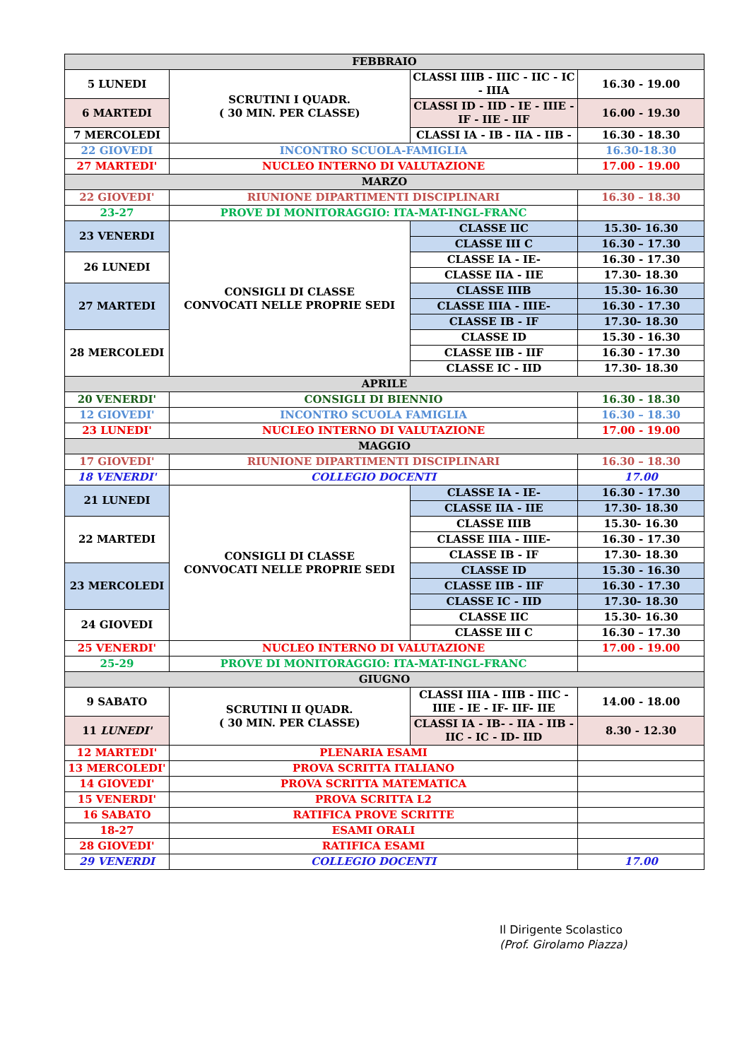| FEBBRAIO | | | |
| 5 LUNEDI | SCRUTINI I QUADR. ( 30 MIN. PER CLASSE) | CLASSI IIIB - IIIC - IIC - IC - IIIA | 16.30 - 19.00 |
| 6 MARTEDI | | CLASSI ID - IID - IE - IIIE - IF - IIE - IIF | 16.00 - 19.30 |
| 7 MERCOLEDI | | CLASSI IA - IB - IIA - IIB - | 16.30 - 18.30 |
| 22 GIOVEDI | INCONTRO SCUOLA-FAMIGLIA | | 16.30-18.30 |
| 27 MARTEDI' | NUCLEO INTERNO DI VALUTAZIONE | | 17.00 - 19.00 |
| MARZO | | | |
| 22 GIOVEDI' | RIUNIONE DIPARTIMENTI DISCIPLINARI | | 16.30 – 18.30 |
| 23-27 | PROVE DI MONITORAGGIO: ITA-MAT-INGL-FRANC | | |
| 23 VENERDI | CONSIGLI DI CLASSE CONVOCATI NELLE PROPRIE SEDI | CLASSE IIC | 15.30- 16.30 |
| | | CLASSE III C | 16.30 – 17.30 |
| 26 LUNEDI | | CLASSE IA - IE- | 16.30 - 17.30 |
| | | CLASSE IIA - IIE | 17.30- 18.30 |
| 27 MARTEDI | | CLASSE IIIB | 15.30- 16.30 |
| | | CLASSE IIIA - IIIE- | 16.30 - 17.30 |
| | | CLASSE IB - IF | 17.30- 18.30 |
| 28 MERCOLEDI | | CLASSE ID | 15.30 - 16.30 |
| | | CLASSE IIB - IIF | 16.30 - 17.30 |
| | | CLASSE IC - IID | 17.30- 18.30 |
| APRILE | | | |
| 20 VENERDI' | CONSIGLI DI BIENNIO | | 16.30 - 18.30 |
| 12 GIOVEDI' | INCONTRO SCUOLA FAMIGLIA | | 16.30 – 18.30 |
| 23 LUNEDI' | NUCLEO INTERNO DI VALUTAZIONE | | 17.00 - 19.00 |
| MAGGIO | | | |
| 17 GIOVEDI' | RIUNIONE DIPARTIMENTI DISCIPLINARI | | 16.30 – 18.30 |
| 18 VENERDI' | COLLEGIO DOCENTI | | 17.00 |
| 21 LUNEDI | CONSIGLI DI CLASSE CONVOCATI NELLE PROPRIE SEDI | CLASSE IA - IE- | 16.30 - 17.30 |
| | | CLASSE IIA - IIE | 17.30- 18.30 |
| 22 MARTEDI | | CLASSE IIIB | 15.30- 16.30 |
| | | CLASSE IIIA - IIIE- | 16.30 - 17.30 |
| | | CLASSE IB - IF | 17.30- 18.30 |
| 23 MERCOLEDI | | CLASSE ID | 15.30 - 16.30 |
| | | CLASSE IIB - IIF | 16.30 - 17.30 |
| | | CLASSE IC - IID | 17.30- 18.30 |
| 24 GIOVEDI | | CLASSE IIC | 15.30- 16.30 |
| | | CLASSE III C | 16.30 – 17.30 |
| 25 VENERDI' | NUCLEO INTERNO DI VALUTAZIONE | | 17.00 - 19.00 |
| 25-29 | PROVE DI MONITORAGGIO: ITA-MAT-INGL-FRANC | | |
| GIUGNO | | | |
| 9 SABATO | SCRUTINI II QUADR. ( 30 MIN. PER CLASSE) | CLASSI IIIA - IIIB - IIIC - IIIE - IE - IF- IIF- IIE | 14.00 - 18.00 |
| 11 LUNEDI' | | CLASSI IA - IB- - IIA - IIB - IIC - IC - ID- IID | 8.30 - 12.30 |
| 12 MARTEDI' | PLENARIA ESAMI | | |
| 13 MERCOLEDI' | PROVA SCRITTA ITALIANO | | |
| 14 GIOVEDI' | PROVA SCRITTA MATEMATICA | | |
| 15 VENERDI' | PROVA SCRITTA L2 | | |
| 16 SABATO | RATIFICA PROVE SCRITTE | | |
| 18-27 | ESAMI ORALI | | |
| 28 GIOVEDI' | RATIFICA ESAMI | | |
| 29 VENERDI | COLLEGIO DOCENTI | | 17.00 |
Il Dirigente Scolastico
(Prof. Girolamo Piazza)